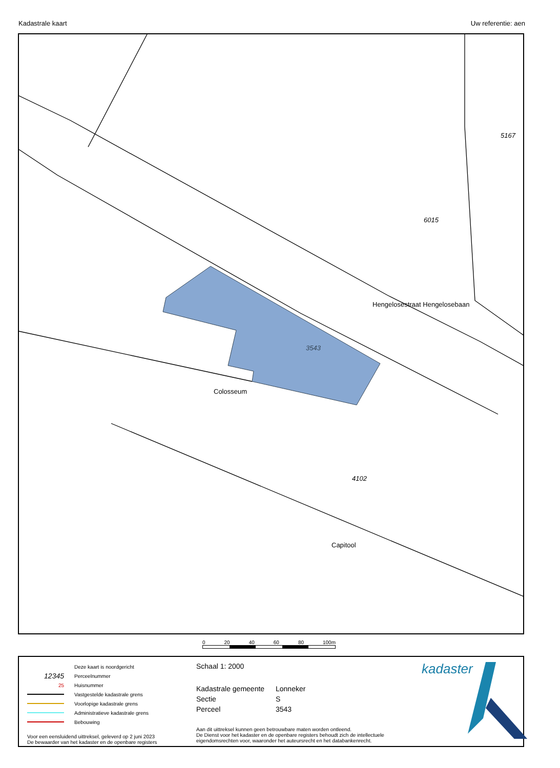Kadastrale kaart Uw referentie: aen
3543
Hengelosestraat Hengelosebaan
Colosseum
Capitool
5167
6015
4102
0 20 40 60 80 100m
Deze kaart is noordgericht
12345 Perceelnummer
25 Huisnummer
Vastgestelde kadastrale grens
Voorlopige kadastrale grens
Administratieve kadastrale grens
Bebouwing
Voor een eensluidend uittreksel, geleverd op 2 juni 2023
De bewaarder van het kadaster en de openbare registers
Schaal 1: 2000
Kadastrale gemeente Lonneker Sectie S Perceel 3543
Aan dit uittreksel kunnen geen betrouwbare maten worden ontleend.
De Dienst voor het kadaster en de openbare registers behoudt zich de intellectuele eigendomsrechten voor, waaronder het auteursrecht en het databankenrecht.
kadaster